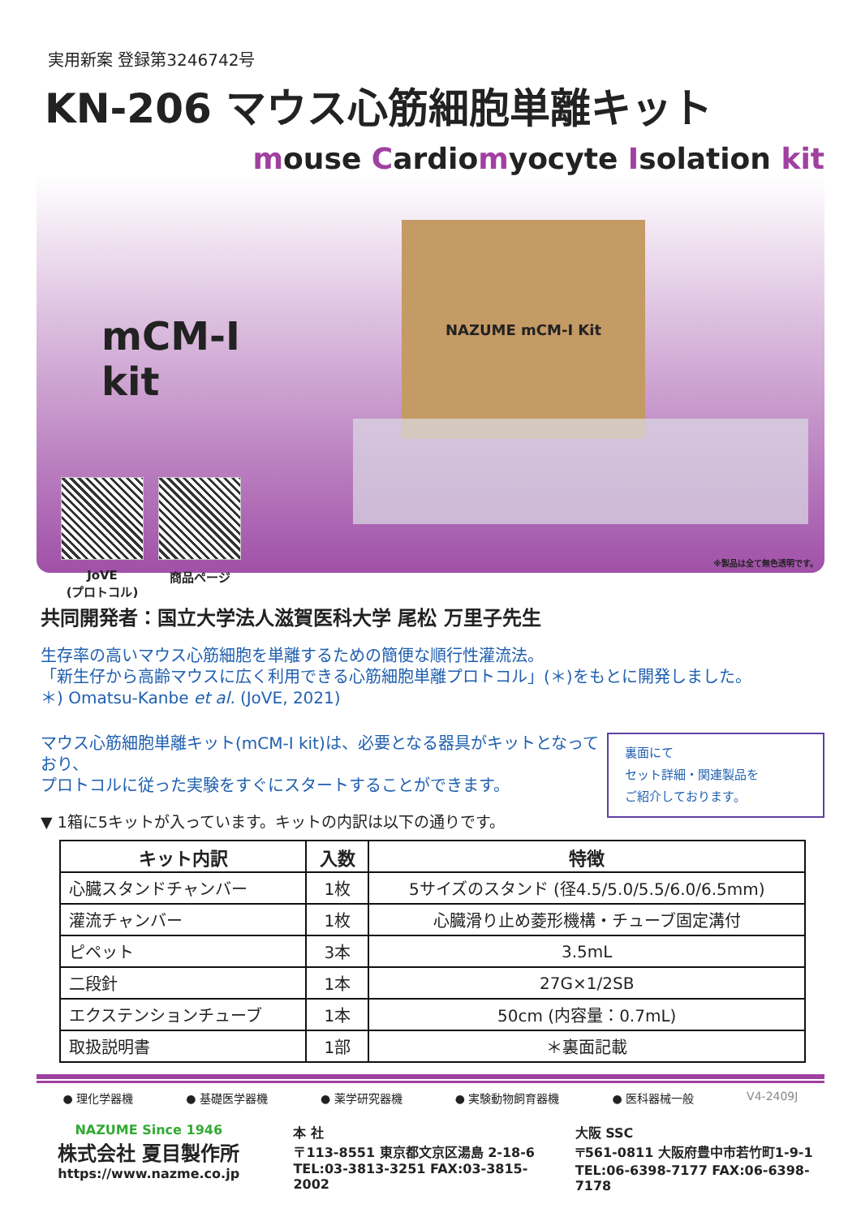実用新案 登録第3246742号
KN-206 マウス心筋細胞単離キット
mouse Cardiomyocyte Isolation kit
mCM-I kit
JoVE
(プロトコル)
商品ページ
NAZUME mCM-I Kit
※製品は全て無色透明です。
共同開発者：国立大学法人滋賀医科大学 尾松 万里子先生
生存率の高いマウス心筋細胞を単離するための簡便な順行性灌流法。
「新生仔から高齢マウスに広く利用できる心筋細胞単離プロトコル」(＊)をもとに開発しました。
＊) Omatsu-Kanbe et al. (JoVE, 2021)
マウス心筋細胞単離キット(mCM-I kit)は、必要となる器具がキットとなっており、
プロトコルに従った実験をすぐにスタートすることができます。
裏面にて
セット詳細・関連製品を
ご紹介しております。
▼ 1箱に5キットが入っています。キットの内訳は以下の通りです。
| キット内訳 | 入数 | 特徴 |
| --- | --- | --- |
| 心臓スタンドチャンバー | 1枚 | 5サイズのスタンド (径4.5/5.0/5.5/6.0/6.5mm) |
| 灌流チャンバー | 1枚 | 心臓滑り止め菱形機構・チューブ固定溝付 |
| ピペット | 3本 | 3.5mL |
| 二段針 | 1本 | 27G×1/2SB |
| エクステンションチューブ | 1本 | 50cm (内容量：0.7mL) |
| 取扱説明書 | 1部 | ＊裏面記載 |
● 理化学器機 ● 基礎医学器機 ● 薬学研究器機 ● 実験動物飼育器機 ● 医科器械一般 V4-2409J
NAZUME Since 1946
株式会社 夏目製作所
https://www.nazme.co.jp
本 社
〒113-8551 東京都文京区湯島 2-18-6
TEL:03-3813-3251 FAX:03-3815-2002
大阪 SSC
〒561-0811 大阪府豊中市若竹町1-9-1
TEL:06-6398-7177 FAX:06-6398-7178